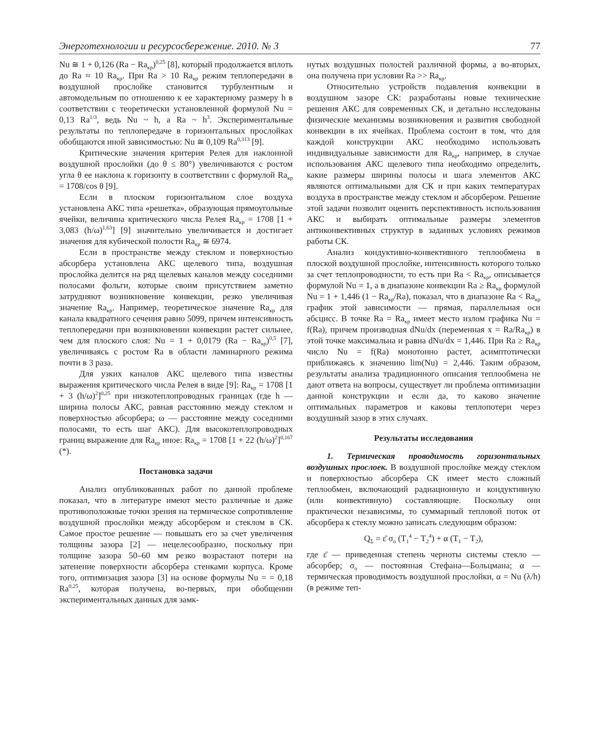Энерготехнологии и ресурсосбережение. 2010. № 3 77
Nu ≅ 1 + 0,126 (Ra − Ra<sub>кр</sub>)<sup>0,25</sup> [8], который продолжается вплоть до Ra ≈ 10 Ra<sub>кр</sub>. При Ra > 10 Ra<sub>кр</sub> режим теплопередачи в воздушной прослойке становится турбулентным и автомодельным по отношению к ее характерному размеру h в соответствии с теоретически установленной формулой Nu = 0,13 Ra<sup>1/3</sup>, ведь Nu ~ h, а Ra ~ h<sup>3</sup>. Экспериментальные результаты по теплопередаче в горизонтальных прослойках обобщаются иной зависимостью: Nu ≅ 0,109 Ra<sup>0,313</sup> [9].
Критические значения критерия Релея для наклонной воздушной прослойки (до θ ≤ 80°) увеличиваются с ростом угла θ ее наклона к горизонту в соответствии с формулой Ra<sub>кр</sub> = 1708/cos θ [9].
Если в плоском горизонтальном слое воздуха установлена АКС типа «решетка», образующая прямоугольные ячейки, величина критического числа Релея Ra<sub>кр</sub> = 1708 [1 + 3,083 (h/ω)<sup>1,63</sup>] [9] значительно увеличивается и достигает значения для кубической полости Ra<sub>кр</sub> ≅ 6974.
Если в пространстве между стеклом и поверхностью абсорбера установлена АКС щелевого типа, воздушная прослойка делится на ряд щелевых каналов между соседними полосами фольги, которые своим присутствием заметно затрудняют возникновение конвекции, резко увеличивая значение Ra<sub>кр</sub>. Например, теоретическое значение Ra<sub>кр</sub> для канала квадратного сечения равно 5099, причем интенсивность теплопередачи при возникновении конвекции растет сильнее, чем для плоского слоя: Nu = 1 + 0,0179 (Ra − Ra<sub>кр</sub>)<sup>0,5</sup> [7], увеличиваясь с ростом Ra в области ламинарного режима почти в 3 раза.
Для узких каналов АКС щелевого типа известны выражения критического числа Релея в виде [9]: Ra<sub>кр</sub> = 1708 [1 + 3 (h/ω)<sup>2</sup>]<sup>0,25</sup> при низкотеплопроводных границах (где h — ширина полосы АКС, равная расстоянию между стеклом и поверхностью абсорбера; ω — расстояние между соседними полосами, то есть шаг АКС). Для высокотеплопроводных границ выражение для Ra<sub>кр</sub> иное: Ra<sub>кр</sub> = 1708 [1 + 22 (h/ω)<sup>2</sup>]<sup>0,167</sup> (*).
Постановка задачи
Анализ опубликованных работ по данной проблеме показал, что в литературе имеют место различные и даже противоположные точки зрения на термическое сопротивление воздушной прослойки между абсорбером и стеклом в СК. Самое простое решение — повышать его за счет увеличения толщины зазора [2] — нецелесообразно, поскольку при толщине зазора 50–60 мм резко возрастают потери на затенение поверхности абсорбера стенками корпуса. Кроме того, оптимизация зазора [3] на основе формулы Nu = = 0,18 Ra<sup>0,25</sup>, которая получена, во-первых, при обобщении экспериментальных данных для замк-
нутых воздушных полостей различной формы, а во-вторых, она получена при условии Ra >> Ra<sub>кр</sub>.
Относительно устройств подавления конвекции в воздушном зазоре СК: разработаны новые технические решения АКС для современных СК, и детально исследованы физические механизмы возникновения и развития свободной конвекции в их ячейках. Проблема состоит в том, что для каждой конструкции АКС необходимо использовать индивидуальные зависимости для Ra<sub>кр</sub>, например, в случае использования АКС щелевого типа необходимо определить, какие размеры ширины полосы и шага элементов АКС являются оптимальными для СК и при каких температурах воздуха в пространстве между стеклом и абсорбером. Решение этой задачи позволит оценить перспективность использования АКС и выбирать оптимальные размеры элементов антиконвективных структур в заданных условиях режимов работы СК.
Анализ кондуктивно-конвективного теплообмена в плоской воздушной прослойке, интенсивность которого только за счет теплопроводности, то есть при Ra < Ra<sub>кр</sub>, описывается формулой Nu = 1, а в диапазоне конвекции Ra ≥ Ra<sub>кр</sub> формулой Nu = 1 + 1,446 (1 − Ra<sub>кр</sub>/Ra), показал, что в диапазоне Ra < Ra<sub>кр</sub> график этой зависимости — прямая, параллельная оси абсцисс. В точке Ra = Ra<sub>кр</sub> имеет место излом графика Nu = f(Ra), причем производная dNu/dx (переменная x = Ra/Ra<sub>кр</sub>) в этой точке максимальна и равна dNu/dx = 1,446. При Ra ≥ Ra<sub>кр</sub> число Nu = f(Ra) монотонно растет, асимптотически приближаясь к значению lim(Nu) = 2,446. Таким образом, результаты анализа традиционного описания теплообмена не дают ответа на вопросы, существует ли проблема оптимизации данной конструкции и если да, то каково значение оптимальных параметров и каковы теплопотери через воздушный зазор в этих случаях.
Результаты исследования
1. Термическая проводимость горизонтальных воздушных прослоек. В воздушной прослойке между стеклом и поверхностью абсорбера СК имеет место сложный теплообмен, включающий радиационную и кондуктивную (или конвективную) составляющие. Поскольку они практически независимы, то суммарный тепловой поток от абсорбера к стеклу можно записать следующим образом:
Q<sub>Σ</sub> = ε̄ σ<sub>o</sub> (T<sub>1</sub><sup>4</sup> − T<sub>2</sub><sup>4</sup>) + α (T<sub>1</sub> − T<sub>2</sub>),
где ε̄ — приведенная степень черноты системы стекло — абсорбер; σ<sub>o</sub> — постоянная Стефана—Больцмана; α — термическая проводимость воздушной прослойки, α = Nu (λ/h) (в режиме теп-